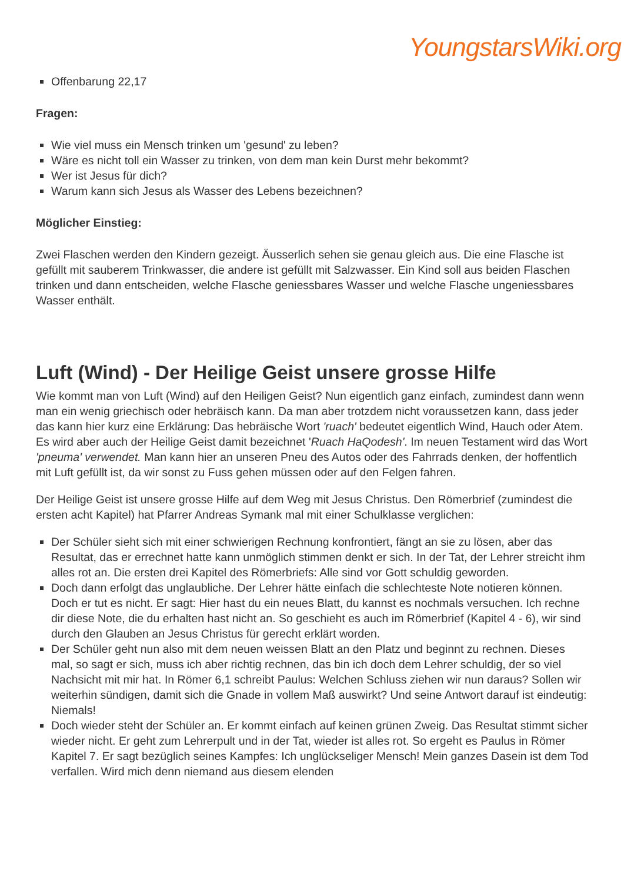YoungstarsWiki.org
Offenbarung 22,17
Fragen:
Wie viel muss ein Mensch trinken um 'gesund' zu leben?
Wäre es nicht toll ein Wasser zu trinken, von dem man kein Durst mehr bekommt?
Wer ist Jesus für dich?
Warum kann sich Jesus als Wasser des Lebens bezeichnen?
Möglicher Einstieg:
Zwei Flaschen werden den Kindern gezeigt. Äusserlich sehen sie genau gleich aus. Die eine Flasche ist gefüllt mit sauberem Trinkwasser, die andere ist gefüllt mit Salzwasser. Ein Kind soll aus beiden Flaschen trinken und dann entscheiden, welche Flasche geniessbares Wasser und welche Flasche ungeniessbares Wasser enthält.
Luft (Wind) - Der Heilige Geist unsere grosse Hilfe
Wie kommt man von Luft (Wind) auf den Heiligen Geist? Nun eigentlich ganz einfach, zumindest dann wenn man ein wenig griechisch oder hebräisch kann. Da man aber trotzdem nicht voraussetzen kann, dass jeder das kann hier kurz eine Erklärung: Das hebräische Wort 'ruach' bedeutet eigentlich Wind, Hauch oder Atem. Es wird aber auch der Heilige Geist damit bezeichnet 'Ruach HaQodesh'. Im neuen Testament wird das Wort 'pneuma' verwendet. Man kann hier an unseren Pneu des Autos oder des Fahrrads denken, der hoffentlich mit Luft gefüllt ist, da wir sonst zu Fuss gehen müssen oder auf den Felgen fahren.
Der Heilige Geist ist unsere grosse Hilfe auf dem Weg mit Jesus Christus. Den Römerbrief (zumindest die ersten acht Kapitel) hat Pfarrer Andreas Symank mal mit einer Schulklasse verglichen:
Der Schüler sieht sich mit einer schwierigen Rechnung konfrontiert, fängt an sie zu lösen, aber das Resultat, das er errechnet hatte kann unmöglich stimmen denkt er sich. In der Tat, der Lehrer streicht ihm alles rot an. Die ersten drei Kapitel des Römerbriefs: Alle sind vor Gott schuldig geworden.
Doch dann erfolgt das unglaubliche. Der Lehrer hätte einfach die schlechteste Note notieren können. Doch er tut es nicht. Er sagt: Hier hast du ein neues Blatt, du kannst es nochmals versuchen. Ich rechne dir diese Note, die du erhalten hast nicht an. So geschieht es auch im Römerbrief (Kapitel 4 - 6), wir sind durch den Glauben an Jesus Christus für gerecht erklärt worden.
Der Schüler geht nun also mit dem neuen weissen Blatt an den Platz und beginnt zu rechnen. Dieses mal, so sagt er sich, muss ich aber richtig rechnen, das bin ich doch dem Lehrer schuldig, der so viel Nachsicht mit mir hat. In Römer 6,1 schreibt Paulus: Welchen Schluss ziehen wir nun daraus? Sollen wir weiterhin sündigen, damit sich die Gnade in vollem Maß auswirkt? Und seine Antwort darauf ist eindeutig: Niemals!
Doch wieder steht der Schüler an. Er kommt einfach auf keinen grünen Zweig. Das Resultat stimmt sicher wieder nicht. Er geht zum Lehrerpult und in der Tat, wieder ist alles rot. So ergeht es Paulus in Römer Kapitel 7. Er sagt bezüglich seines Kampfes: Ich unglückseliger Mensch! Mein ganzes Dasein ist dem Tod verfallen. Wird mich denn niemand aus diesem elenden